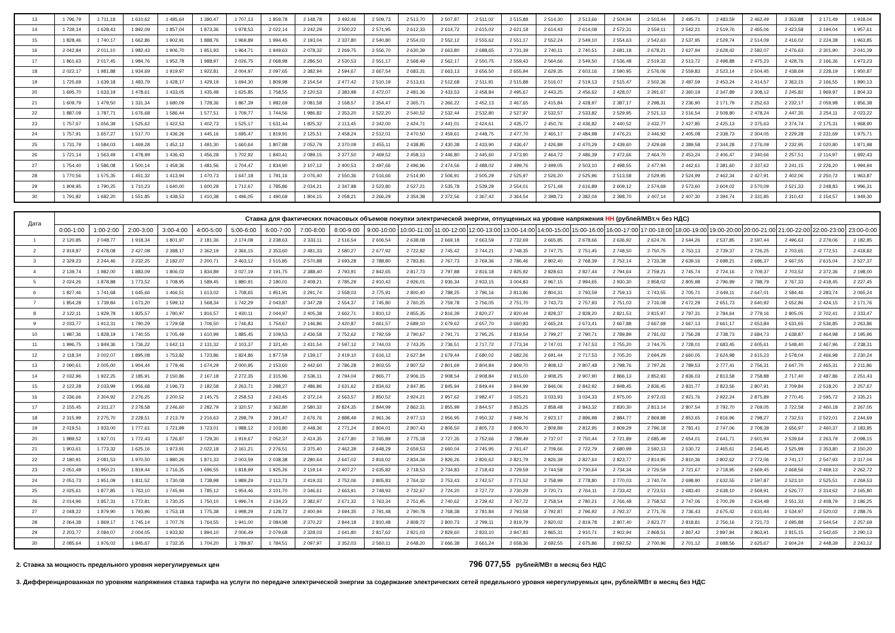| 13 | 1 796,79 | 1 711,18 | 1 610,62 | 1 485,64 | 1 380,47 | 1 707,13 | 1 859,78 | 2 148,78 | 2 492,46 | 2 509,73 | 2 513,70 | 2 507,87 | 2 511,02 | 2 515,88 | 2 514,30 | 2 513,66 | 2 504,94 | 2 503,44 | 2 495,71 | 2 483,59 | 2 462,49 | 2 353,88 | 2 171,49 | 1 918,04 |
| 14 | 1 739,14 | 1 628,43 | 1 892,09 | 1 857,04 | 1 873,36 | 1 978,53 | 2 022,14 | 2 242,29 | 2 500,22 | 2 571,95 | 2 612,33 | 2 614,72 | 2 615,02 | 2 621,18 | 2 614,43 | 2 614,08 | 2 572,31 | 2 559,11 | 2 542,21 | 2 519,76 | 2 465,06 | 2 423,58 | 2 194,04 | 1 957,61 |
| 15 | 1 828,46 | 1 740,17 | 1 662,86 | 1 902,91 | 1 888,76 | 1 969,89 | 1 994,45 | 2 193,04 | 2 337,80 | 2 540,80 | 2 554,03 | 2 552,12 | 2 555,62 | 2 551,17 | 2 552,24 | 2 549,10 | 2 554,63 | 2 542,63 | 2 537,95 | 2 529,74 | 2 514,09 | 2 416,02 | 2 224,38 | 1 963,85 |
| 16 | 2 042,84 | 2 011,10 | 1 982,43 | 1 906,70 | 1 851,93 | 1 964,71 | 1 949,63 | 2 078,32 | 2 269,75 | 2 556,70 | 2 630,39 | 2 663,80 | 2 688,65 | 2 731,39 | 2 740,11 | 2 740,51 | 2 681,18 | 2 678,21 | 2 627,94 | 2 628,42 | 2 582,07 | 2 476,63 | 2 301,90 | 2 041,39 |
| 17 | 1 861,63 | 2 017,45 | 1 984,76 | 1 952,78 | 1 988,97 | 2 026,75 | 2 068,98 | 2 286,50 | 2 530,53 | 2 551,17 | 2 568,49 | 2 562,17 | 2 550,75 | 2 559,43 | 2 564,66 | 2 549,50 | 2 536,48 | 2 519,32 | 2 513,72 | 2 498,88 | 2 475,23 | 2 428,76 | 2 166,36 | 1 973,23 |
| 18 | 2 022,17 | 1 981,88 | 1 934,69 | 1 919,97 | 1 922,81 | 2 004,97 | 2 097,65 | 2 382,94 | 2 594,67 | 2 667,54 | 2 683,31 | 2 663,13 | 2 656,50 | 2 655,94 | 2 629,35 | 2 603,16 | 2 590,95 | 2 576,06 | 2 559,83 | 2 523,14 | 2 504,45 | 2 438,69 | 2 228,19 | 1 950,87 |
| 19 | 1 725,69 | 1 639,18 | 1 483,79 | 1 428,17 | 1 429,19 | 1 694,30 | 1 809,98 | 2 154,54 | 2 477,42 | 2 510,19 | 2 513,61 | 2 512,68 | 2 511,91 | 2 515,88 | 2 516,07 | 2 519,13 | 2 515,47 | 2 502,36 | 2 487,59 | 2 453,24 | 2 414,57 | 2 363,15 | 2 166,55 | 1 890,13 |
| 20 | 1 695,70 | 1 633,19 | 1 478,61 | 1 433,05 | 1 435,48 | 1 625,85 | 1 758,55 | 2 120,53 | 2 383,98 | 2 472,07 | 2 481,36 | 2 433,53 | 2 458,84 | 2 495,67 | 2 443,25 | 2 456,62 | 2 428,07 | 2 391,67 | 2 360,19 | 2 347,89 | 2 308,12 | 2 245,82 | 1 969,97 | 1 804,33 |
| 21 | 1 609,79 | 1 479,50 | 1 331,34 | 1 680,09 | 1 728,36 | 1 867,39 | 1 982,69 | 2 081,58 | 2 168,57 | 2 354,47 | 2 365,71 | 2 366,22 | 2 452,13 | 2 467,65 | 2 415,84 | 2 428,97 | 2 387,17 | 2 298,31 | 2 236,90 | 2 171,79 | 2 252,63 | 2 232,17 | 2 059,98 | 1 856,38 |
| 22 | 1 887,09 | 1 787,71 | 1 676,68 | 1 586,44 | 1 577,51 | 1 709,77 | 1 744,56 | 1 986,82 | 2 353,20 | 2 522,20 | 2 540,52 | 2 532,44 | 2 532,80 | 2 527,97 | 2 532,57 | 2 533,82 | 2 529,95 | 2 521,13 | 2 516,54 | 2 508,80 | 2 478,24 | 2 447,35 | 2 254,11 | 2 023,22 |
| 23 | 1 757,67 | 1 656,39 | 1 525,62 | 1 422,53 | 1 402,73 | 1 525,17 | 1 631,44 | 1 825,32 | 2 113,45 | 2 342,00 | 2 424,71 | 2 441,01 | 2 424,61 | 2 435,77 | 2 450,76 | 2 436,82 | 2 440,52 | 2 432,77 | 2 427,85 | 2 425,13 | 2 375,63 | 2 374,74 | 2 175,31 | 1 968,90 |
| 24 | 1 757,91 | 1 657,27 | 1 517,70 | 1 436,26 | 1 445,16 | 1 695,47 | 1 819,91 | 2 125,51 | 2 458,24 | 2 512,01 | 2 470,50 | 2 459,61 | 2 448,75 | 2 477,70 | 2 465,17 | 2 484,98 | 2 476,21 | 2 446,92 | 2 405,08 | 2 338,73 | 2 304,05 | 2 229,28 | 2 231,69 | 1 975,71 |
| 25 | 1 731,79 | 1 584,03 | 1 469,28 | 1 452,12 | 1 491,30 | 1 660,64 | 1 807,88 | 2 052,79 | 2 370,09 | 2 455,11 | 2 438,85 | 2 430,38 | 2 433,90 | 2 436,47 | 2 426,89 | 2 470,29 | 2 439,60 | 2 429,69 | 2 389,58 | 2 344,28 | 2 276,09 | 2 232,95 | 2 020,80 | 1 871,98 |
| 26 | 1 721,14 | 1 563,49 | 1 478,99 | 1 436,43 | 1 456,28 | 1 702,92 | 1 840,41 | 2 089,15 | 2 377,50 | 2 469,52 | 2 458,13 | 2 446,80 | 2 445,60 | 2 473,90 | 2 464,72 | 2 486,39 | 2 472,66 | 2 464,70 | 2 453,24 | 2 406,47 | 2 340,66 | 2 257,51 | 2 114,97 | 1 892,43 |
| 27 | 1 754,40 | 1 586,08 | 1 500,14 | 1 459,36 | 1 481,56 | 1 704,47 | 1 834,90 | 2 107,12 | 2 400,53 | 2 497,66 | 2 496,96 | 2 474,56 | 2 488,02 | 2 499,76 | 2 499,05 | 2 503,10 | 2 498,55 | 2 477,94 | 2 442,61 | 2 381,60 | 2 337,62 | 2 241,15 | 2 226,20 | 1 994,94 |
| 28 | 1 770,56 | 1 575,35 | 1 451,32 | 1 413,94 | 1 470,73 | 1 647,18 | 1 791,16 | 2 076,40 | 2 550,36 | 2 516,66 | 2 514,90 | 2 506,91 | 2 505,29 | 2 525,97 | 2 526,20 | 2 525,96 | 2 513,58 | 2 529,95 | 2 524,99 | 2 462,34 | 2 427,91 | 2 402,06 | 2 250,72 | 1 963,87 |
| 29 | 1 909,95 | 1 790,25 | 1 710,23 | 1 640,00 | 1 600,28 | 1 712,67 | 1 785,86 | 2 034,21 | 2 347,98 | 2 523,80 | 2 527,21 | 2 535,78 | 2 539,28 | 2 554,01 | 2 571,49 | 2 616,89 | 2 609,12 | 2 574,69 | 2 573,60 | 2 604,02 | 2 570,09 | 2 521,33 | 2 248,83 | 1 996,31 |
| 30 | 1 791,82 | 1 682,20 | 1 551,85 | 1 438,53 | 1 410,38 | 1 496,05 | 1 490,69 | 1 804,15 | 2 058,21 | 2 266,29 | 2 354,38 | 2 372,56 | 2 367,42 | 2 364,54 | 2 398,73 | 2 382,04 | 2 398,70 | 2 407,14 | 2 407,30 | 2 394,74 | 2 331,85 | 2 310,42 | 2 154,57 | 1 949,30 |
| Дата | Ставка для фактических почасовых объемов покупки электрической энергии, отпущенных на уровне напряжения НН (рублей/МВт.ч без НДС) | | | | | | | | | | | | | | | | | | | | | | | |
| --- | --- | --- | --- | --- | --- | --- | --- | --- | --- | --- | --- | --- | --- | --- | --- | --- | --- | --- | --- | --- | --- | --- | --- | --- |
| | 0:00-1:00 | 1:00-2:00 | 2:00-3:00 | 3:00-4:00 | 4:00-5:00 | 5:00-6:00 | 6:00-7:00 | 7:00-8:00 | 8:00-9:00 | 9:00-10:00 | 10:00-11:00 | 11:00-12:00 | 12:00-13:00 | 13:00-14:00 | 14:00-15:00 | 15:00-16:00 | 16:00-17:00 | 17:00-18:00 | 18:00-19:00 | 19:00-20:00 | 20:00-21:00 | 21:00-22:00 | 22:00-23:00 | 23:00-0:00 |
| 1 | 2 120,85 | 2 048,77 | 1 918,34 | 1 801,97 | 2 181,36 | 2 174,08 | 2 238,63 | 2 333,11 | 2 516,54 | 2 606,54 | 2 638,08 | 2 669,18 | 2 663,59 | 2 732,69 | 2 665,85 | 2 678,66 | 2 636,92 | 2 624,76 | 2 544,26 | 2 537,85 | 2 597,44 | 2 496,63 | 2 279,06 | 2 182,85 |
| 2 | 2 919,87 | 2 478,08 | 2 427,08 | 2 388,17 | 2 362,19 | 2 366,15 | 2 353,60 | 2 481,33 | 2 580,27 | 2 677,92 | 2 722,82 | 2 745,42 | 2 744,21 | 2 748,35 | 2 747,75 | 2 751,45 | 2 748,50 | 2 750,75 | 2 753,13 | 2 739,37 | 2 726,25 | 2 703,65 | 2 772,51 | 2 418,82 |
| 3 | 2 329,23 | 2 244,46 | 2 232,25 | 2 182,07 | 2 200,71 | 2 463,12 | 2 515,85 | 2 570,88 | 2 693,28 | 2 788,80 | 2 783,81 | 2 767,73 | 2 769,36 | 2 786,46 | 2 802,40 | 2 768,39 | 2 752,14 | 2 733,38 | 2 639,16 | 2 698,21 | 2 686,37 | 2 667,55 | 2 615,04 | 2 527,37 |
| 4 | 2 139,74 | 1 982,00 | 1 883,09 | 1 806,02 | 1 834,89 | 2 027,19 | 2 191,75 | 2 388,40 | 2 793,91 | 2 842,65 | 2 817,73 | 2 797,88 | 2 816,18 | 2 825,92 | 2 828,63 | 2 827,44 | 2 794,64 | 2 759,21 | 2 745,74 | 2 724,16 | 2 709,37 | 2 703,52 | 2 372,36 | 2 198,00 |
| 5 | 2 024,26 | 1 878,88 | 1 773,52 | 1 708,95 | 1 589,45 | 1 880,91 | 2 180,01 | 2 408,21 | 2 785,29 | 2 910,42 | 2 926,01 | 2 936,34 | 2 933,15 | 3 004,83 | 2 967,15 | 2 994,65 | 2 930,30 | 2 858,02 | 2 805,98 | 2 796,99 | 2 788,79 | 2 767,33 | 2 418,45 | 2 227,45 |
| 6 | 1 827,46 | 1 741,68 | 1 645,66 | 1 466,51 | 1 613,02 | 1 708,65 | 1 951,91 | 2 291,74 | 2 558,03 | 2 775,91 | 2 800,40 | 2 788,25 | 2 796,16 | 2 813,86 | 2 804,31 | 2 793,59 | 2 759,13 | 2 743,55 | 2 705,71 | 2 649,11 | 2 647,01 | 2 584,46 | 2 283,74 | 2 065,24 |
| 7 | 1 854,28 | 1 739,84 | 1 673,20 | 1 599,12 | 1 568,34 | 1 742,29 | 2 043,87 | 2 347,28 | 2 554,37 | 2 745,80 | 2 760,25 | 2 759,78 | 2 756,05 | 2 751,70 | 2 743,73 | 2 757,93 | 2 751,03 | 2 716,08 | 2 672,29 | 2 651,73 | 2 640,92 | 2 652,86 | 2 424,15 | 2 171,76 |
| 8 | 2 122,11 | 1 929,78 | 1 825,57 | 1 780,97 | 1 816,57 | 1 930,11 | 2 044,97 | 2 405,38 | 2 662,71 | 2 810,12 | 2 855,35 | 2 816,39 | 2 820,27 | 2 820,44 | 2 828,37 | 2 828,20 | 2 821,53 | 2 815,97 | 2 797,31 | 2 784,64 | 2 779,16 | 2 805,05 | 2 702,41 | 2 333,47 |
| 9 | 2 033,77 | 1 913,31 | 1 790,29 | 1 729,58 | 1 706,50 | 1 746,83 | 1 754,67 | 2 146,86 | 2 420,87 | 2 661,57 | 2 689,10 | 2 679,62 | 2 657,70 | 2 660,83 | 2 665,24 | 2 673,41 | 2 667,88 | 2 667,69 | 2 667,13 | 2 661,17 | 2 653,84 | 2 631,65 | 2 536,85 | 2 263,86 |
| 10 | 1 987,36 | 1 828,19 | 1 740,55 | 1 705,49 | 1 610,99 | 1 885,45 | 2 109,53 | 2 436,58 | 2 752,62 | 2 792,59 | 2 790,67 | 2 791,71 | 2 795,25 | 2 819,54 | 2 799,27 | 2 790,71 | 2 789,89 | 2 781,02 | 2 756,28 | 2 738,73 | 2 684,73 | 2 638,87 | 2 464,98 | 2 195,96 |
| 11 | 1 996,75 | 1 849,36 | 1 736,22 | 1 642,13 | 2 131,32 | 2 103,37 | 2 321,40 | 2 431,54 | 2 597,12 | 2 744,03 | 2 743,25 | 2 736,51 | 2 717,72 | 2 773,34 | 2 747,01 | 2 747,53 | 2 755,20 | 2 744,75 | 2 728,01 | 2 683,45 | 2 605,61 | 2 548,40 | 2 467,96 | 2 238,31 |
| 12 | 2 118,34 | 2 002,07 | 1 895,08 | 1 753,82 | 1 723,86 | 1 824,86 | 1 877,59 | 2 139,17 | 2 419,10 | 2 616,12 | 2 627,84 | 2 679,44 | 2 680,02 | 2 682,26 | 2 691,44 | 2 717,53 | 2 705,20 | 2 694,29 | 2 660,05 | 2 624,98 | 2 615,23 | 2 578,04 | 2 466,98 | 2 230,24 |
| 13 | 2 090,61 | 2 005,00 | 1 904,44 | 1 779,46 | 1 674,29 | 2 000,95 | 2 153,60 | 2 442,60 | 2 786,28 | 2 803,55 | 2 807,52 | 2 801,69 | 2 804,84 | 2 809,70 | 2 808,12 | 2 807,48 | 2 798,76 | 2 797,26 | 2 789,53 | 2 777,41 | 2 756,31 | 2 647,70 | 2 465,31 | 2 211,86 |
| 14 | 2 032,96 | 1 922,25 | 2 185,91 | 2 150,86 | 2 167,18 | 2 272,35 | 2 315,96 | 2 536,11 | 2 794,04 | 2 865,77 | 2 906,15 | 2 908,54 | 2 908,84 | 2 915,00 | 2 908,25 | 2 907,90 | 2 866,13 | 2 852,93 | 2 836,03 | 2 813,58 | 2 758,88 | 2 717,40 | 2 487,86 | 2 251,43 |
| 15 | 2 122,28 | 2 033,99 | 1 956,68 | 2 196,73 | 2 182,58 | 2 263,71 | 2 288,27 | 2 486,86 | 2 631,62 | 2 834,62 | 2 847,85 | 2 845,94 | 2 849,44 | 2 844,99 | 2 846,06 | 2 842,92 | 2 848,45 | 2 836,45 | 2 831,77 | 2 823,56 | 2 807,91 | 2 709,84 | 2 518,20 | 2 257,67 |
| 16 | 2 336,66 | 2 304,92 | 2 276,25 | 2 200,52 | 2 145,75 | 2 258,53 | 2 243,45 | 2 372,14 | 2 563,57 | 2 850,52 | 2 924,21 | 2 957,62 | 2 982,47 | 3 025,21 | 3 033,93 | 3 034,33 | 2 975,00 | 2 972,03 | 2 921,76 | 2 922,24 | 2 875,89 | 2 770,45 | 2 595,72 | 2 335,21 |
| 17 | 2 155,45 | 2 311,27 | 2 278,58 | 2 246,60 | 2 282,79 | 2 320,57 | 2 362,80 | 2 580,32 | 2 824,35 | 2 844,99 | 2 862,31 | 2 855,99 | 2 844,57 | 2 853,25 | 2 858,48 | 2 843,32 | 2 830,30 | 2 813,14 | 2 807,54 | 2 792,70 | 2 769,05 | 2 722,58 | 2 460,18 | 2 267,05 |
| 18 | 2 315,99 | 2 275,70 | 2 228,51 | 2 213,79 | 2 216,63 | 2 298,79 | 2 391,47 | 2 676,76 | 2 888,49 | 2 961,36 | 2 977,13 | 2 956,95 | 2 950,32 | 2 949,76 | 2 923,17 | 2 896,98 | 2 884,77 | 2 869,88 | 2 853,65 | 2 816,96 | 2 798,27 | 2 732,51 | 2 522,01 | 2 244,69 |
| 19 | 2 019,51 | 1 933,00 | 1 777,61 | 1 721,99 | 1 723,01 | 1 988,12 | 2 103,80 | 2 448,36 | 2 771,24 | 2 804,01 | 2 807,43 | 2 806,50 | 2 805,73 | 2 809,70 | 2 809,89 | 2 812,95 | 2 809,29 | 2 796,18 | 2 781,41 | 2 747,06 | 2 708,39 | 2 656,97 | 2 460,37 | 2 183,95 |
| 20 | 1 989,52 | 1 927,01 | 1 772,43 | 1 726,87 | 1 729,30 | 1 919,67 | 2 052,37 | 2 414,35 | 2 677,80 | 2 765,89 | 2 775,18 | 2 727,35 | 2 752,66 | 2 789,49 | 2 737,07 | 2 750,44 | 2 721,89 | 2 685,49 | 2 654,01 | 2 641,71 | 2 601,94 | 2 539,64 | 2 263,79 | 2 098,15 |
| 21 | 1 903,61 | 1 773,32 | 1 625,16 | 1 973,91 | 2 022,18 | 2 161,21 | 2 276,51 | 2 375,40 | 2 462,39 | 2 648,29 | 2 659,53 | 2 660,04 | 2 745,95 | 2 761,47 | 2 709,66 | 2 722,79 | 2 680,99 | 2 592,13 | 2 530,72 | 2 465,61 | 2 546,45 | 2 525,99 | 2 353,80 | 2 150,20 |
| 22 | 2 180,91 | 2 081,53 | 1 970,50 | 1 880,26 | 1 871,33 | 2 003,59 | 2 038,38 | 2 280,64 | 2 647,02 | 2 816,02 | 2 834,34 | 2 826,26 | 2 826,62 | 2 821,79 | 2 826,39 | 2 827,64 | 2 823,77 | 2 814,95 | 2 810,36 | 2 802,62 | 2 772,06 | 2 741,17 | 2 547,93 | 2 317,04 |
| 23 | 2 051,49 | 1 950,21 | 1 819,44 | 1 716,35 | 1 696,55 | 1 818,99 | 1 925,26 | 2 119,14 | 2 407,27 | 2 635,82 | 2 718,53 | 2 734,83 | 2 718,43 | 2 729,59 | 2 744,58 | 2 730,64 | 2 734,34 | 2 726,59 | 2 721,67 | 2 718,95 | 2 669,45 | 2 668,56 | 2 469,13 | 2 262,72 |
| 24 | 2 051,73 | 1 951,09 | 1 811,52 | 1 730,08 | 1 738,98 | 1 989,29 | 2 113,73 | 2 419,33 | 2 752,06 | 2 805,83 | 2 764,32 | 2 753,43 | 2 742,57 | 2 771,52 | 2 758,99 | 2 778,80 | 2 770,03 | 2 740,74 | 2 698,90 | 2 632,55 | 2 597,87 | 2 523,10 | 2 525,51 | 2 269,53 |
| 25 | 2 025,61 | 1 877,85 | 1 763,10 | 1 745,94 | 1 785,12 | 1 954,46 | 2 101,70 | 2 346,61 | 2 663,91 | 2 748,93 | 2 732,67 | 2 724,20 | 2 727,72 | 2 730,29 | 2 720,71 | 2 764,11 | 2 733,42 | 2 723,51 | 2 683,40 | 2 638,10 | 2 569,91 | 2 526,77 | 2 314,62 | 2 165,80 |
| 26 | 2 014,96 | 1 857,31 | 1 772,81 | 1 730,25 | 1 750,10 | 1 996,74 | 2 134,23 | 2 382,97 | 2 671,32 | 2 763,34 | 2 751,95 | 2 740,62 | 2 739,42 | 2 767,72 | 2 758,54 | 2 780,21 | 2 766,48 | 2 758,52 | 2 747,06 | 2 700,29 | 2 634,48 | 2 551,33 | 2 408,79 | 2 186,25 |
| 27 | 2 048,22 | 1 879,90 | 1 793,96 | 1 753,18 | 1 775,38 | 1 998,29 | 2 128,72 | 2 400,94 | 2 694,35 | 2 791,48 | 2 790,78 | 2 768,38 | 2 781,84 | 2 793,58 | 2 792,87 | 2 796,92 | 2 792,37 | 2 771,76 | 2 736,43 | 2 675,42 | 2 631,44 | 2 534,97 | 2 520,02 | 2 288,76 |
| 28 | 2 064,38 | 1 869,17 | 1 745,14 | 1 707,76 | 1 764,55 | 1 941,00 | 2 084,98 | 2 370,22 | 2 844,18 | 2 810,48 | 2 808,72 | 2 800,73 | 2 799,11 | 2 819,79 | 2 820,02 | 2 819,78 | 2 807,40 | 2 823,77 | 2 818,81 | 2 756,16 | 2 721,73 | 2 695,88 | 2 544,54 | 2 257,69 |
| 29 | 2 203,77 | 2 084,07 | 2 004,05 | 1 933,82 | 1 894,10 | 2 006,49 | 2 079,68 | 2 328,03 | 2 641,80 | 2 817,62 | 2 821,03 | 2 829,60 | 2 833,10 | 2 847,83 | 2 865,31 | 2 910,71 | 2 902,94 | 2 868,51 | 2 867,42 | 2 897,84 | 2 863,91 | 2 815,15 | 2 542,65 | 2 290,13 |
| 30 | 2 085,64 | 1 976,02 | 1 845,67 | 1 732,35 | 1 704,20 | 1 789,87 | 1 784,51 | 2 097,97 | 2 352,03 | 2 560,11 | 2 648,20 | 2 666,38 | 2 661,24 | 2 658,36 | 2 692,55 | 2 675,86 | 2 692,52 | 2 700,96 | 2 701,12 | 2 688,56 | 2 625,67 | 2 604,24 | 2 448,39 | 2 243,12 |
2. Ставка за мощность предельного уровня нерегулируемых цен 796 077,55 рублей/МВт в месяц без НДС
3. Дифференцированная по уровням напряжения ставка тарифа на услуги по передаче электрической энергии за содержание электрических сетей предельного уровня нерегулируемых цен, рублей/МВт в месяц без НДС